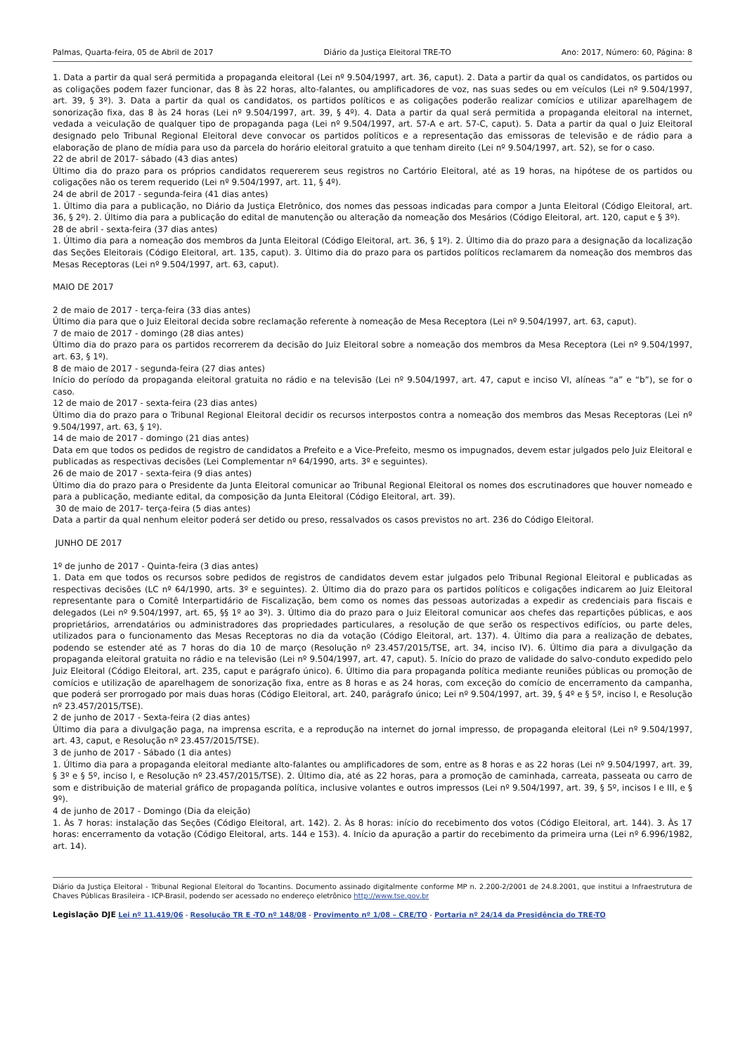Palmas, Quarta-feira, 05 de Abril de 2017 Diário da Justiça Eleitoral TRE-TO Ano: 2017, Número: 60, Página: 8
1. Data a partir da qual será permitida a propaganda eleitoral (Lei nº 9.504/1997, art. 36, caput). 2. Data a partir da qual os candidatos, os partidos ou as coligações podem fazer funcionar, das 8 às 22 horas, alto-falantes, ou amplificadores de voz, nas suas sedes ou em veículos (Lei nº 9.504/1997, art. 39, § 3º). 3. Data a partir da qual os candidatos, os partidos políticos e as coligações poderão realizar comícios e utilizar aparelhagem de sonorização fixa, das 8 às 24 horas (Lei nº 9.504/1997, art. 39, § 4º). 4. Data a partir da qual será permitida a propaganda eleitoral na internet, vedada a veiculação de qualquer tipo de propaganda paga (Lei nº 9.504/1997, art. 57-A e art. 57-C, caput). 5. Data a partir da qual o Juiz Eleitoral designado pelo Tribunal Regional Eleitoral deve convocar os partidos políticos e a representação das emissoras de televisão e de rádio para a elaboração de plano de mídia para uso da parcela do horário eleitoral gratuito a que tenham direito (Lei nº 9.504/1997, art. 52), se for o caso.
22 de abril de 2017- sábado (43 dias antes)
Último dia do prazo para os próprios candidatos requererem seus registros no Cartório Eleitoral, até as 19 horas, na hipótese de os partidos ou coligações não os terem requerido (Lei nº 9.504/1997, art. 11, § 4º).
24 de abril de 2017 - segunda-feira (41 dias antes)
1. Último dia para a publicação, no Diário da Justiça Eletrônico, dos nomes das pessoas indicadas para compor a Junta Eleitoral (Código Eleitoral, art. 36, § 2º). 2. Último dia para a publicação do edital de manutenção ou alteração da nomeação dos Mesários (Código Eleitoral, art. 120, caput e § 3º).
28 de abril - sexta-feira (37 dias antes)
1. Último dia para a nomeação dos membros da Junta Eleitoral (Código Eleitoral, art. 36, § 1º). 2. Último dia do prazo para a designação da localização das Seções Eleitorais (Código Eleitoral, art. 135, caput). 3. Último dia do prazo para os partidos políticos reclamarem da nomeação dos membros das Mesas Receptoras (Lei nº 9.504/1997, art. 63, caput).
MAIO DE 2017
2 de maio de 2017 - terça-feira (33 dias antes)
Último dia para que o Juiz Eleitoral decida sobre reclamação referente à nomeação de Mesa Receptora (Lei nº 9.504/1997, art. 63, caput).
7 de maio de 2017 - domingo (28 dias antes)
Último dia do prazo para os partidos recorrerem da decisão do Juiz Eleitoral sobre a nomeação dos membros da Mesa Receptora (Lei nº 9.504/1997, art. 63, § 1º).
8 de maio de 2017 - segunda-feira (27 dias antes)
Início do período da propaganda eleitoral gratuita no rádio e na televisão (Lei nº 9.504/1997, art. 47, caput e inciso VI, alíneas “a” e “b”), se for o caso.
12 de maio de 2017 - sexta-feira (23 dias antes)
Último dia do prazo para o Tribunal Regional Eleitoral decidir os recursos interpostos contra a nomeação dos membros das Mesas Receptoras (Lei nº 9.504/1997, art. 63, § 1º).
14 de maio de 2017 - domingo (21 dias antes)
Data em que todos os pedidos de registro de candidatos a Prefeito e a Vice-Prefeito, mesmo os impugnados, devem estar julgados pelo Juiz Eleitoral e publicadas as respectivas decisões (Lei Complementar nº 64/1990, arts. 3º e seguintes).
26 de maio de 2017 - sexta-feira (9 dias antes)
Último dia do prazo para o Presidente da Junta Eleitoral comunicar ao Tribunal Regional Eleitoral os nomes dos escrutinadores que houver nomeado e para a publicação, mediante edital, da composição da Junta Eleitoral (Código Eleitoral, art. 39).
30 de maio de 2017- terça-feira (5 dias antes)
Data a partir da qual nenhum eleitor poderá ser detido ou preso, ressalvados os casos previstos no art. 236 do Código Eleitoral.
JUNHO DE 2017
1º de junho de 2017 - Quinta-feira (3 dias antes)
1. Data em que todos os recursos sobre pedidos de registros de candidatos devem estar julgados pelo Tribunal Regional Eleitoral e publicadas as respectivas decisões (LC nº 64/1990, arts. 3º e seguintes). 2. Último dia do prazo para os partidos políticos e coligações indicarem ao Juiz Eleitoral representante para o Comitê Interpartidário de Fiscalização, bem como os nomes das pessoas autorizadas a expedir as credenciais para fiscais e delegados (Lei nº 9.504/1997, art. 65, §§ 1º ao 3º). 3. Último dia do prazo para o Juiz Eleitoral comunicar aos chefes das repartições públicas, e aos proprietários, arrendatários ou administradores das propriedades particulares, a resolução de que serão os respectivos edifícios, ou parte deles, utilizados para o funcionamento das Mesas Receptoras no dia da votação (Código Eleitoral, art. 137). 4. Último dia para a realização de debates, podendo se estender até as 7 horas do dia 10 de março (Resolução nº 23.457/2015/TSE, art. 34, inciso IV). 6. Último dia para a divulgação da propaganda eleitoral gratuita no rádio e na televisão (Lei nº 9.504/1997, art. 47, caput). 5. Início do prazo de validade do salvo-conduto expedido pelo Juiz Eleitoral (Código Eleitoral, art. 235, caput e parágrafo único). 6. Último dia para propaganda política mediante reuniões públicas ou promoção de comícios e utilização de aparelhagem de sonorização fixa, entre as 8 horas e as 24 horas, com exceção do comício de encerramento da campanha, que poderá ser prorrogado por mais duas horas (Código Eleitoral, art. 240, parágrafo único; Lei nº 9.504/1997, art. 39, § 4º e § 5º, inciso I, e Resolução nº 23.457/2015/TSE).
2 de junho de 2017 - Sexta-feira (2 dias antes)
Último dia para a divulgação paga, na imprensa escrita, e a reprodução na internet do jornal impresso, de propaganda eleitoral (Lei nº 9.504/1997, art. 43, caput, e Resolução nº 23.457/2015/TSE).
3 de junho de 2017 - Sábado (1 dia antes)
1. Último dia para a propaganda eleitoral mediante alto-falantes ou amplificadores de som, entre as 8 horas e as 22 horas (Lei nº 9.504/1997, art. 39, § 3º e § 5º, inciso I, e Resolução nº 23.457/2015/TSE). 2. Último dia, até as 22 horas, para a promoção de caminhada, carreata, passeata ou carro de som e distribuição de material gráfico de propaganda política, inclusive volantes e outros impressos (Lei nº 9.504/1997, art. 39, § 5º, incisos I e III, e § 9º).
4 de junho de 2017 - Domingo (Dia da eleição)
1. Às 7 horas: instalação das Seções (Código Eleitoral, art. 142). 2. Às 8 horas: início do recebimento dos votos (Código Eleitoral, art. 144). 3. Às 17 horas: encerramento da votação (Código Eleitoral, arts. 144 e 153). 4. Início da apuração a partir do recebimento da primeira urna (Lei nº 6.996/1982, art. 14).
Diário da Justiça Eleitoral - Tribunal Regional Eleitoral do Tocantins. Documento assinado digitalmente conforme MP n. 2.200-2/2001 de 24.8.2001, que institui a Infraestrutura de Chaves Públicas Brasileira - ICP-Brasil, podendo ser acessado no endereço eletrônico http://www.tse.gov.br
Legislação DJE Lei nº 11.419/06 - Resolução TR E -TO nº 148/08 - Provimento nº 1/08 – CRE/TO - Portaria nº 24/14 da Presidência do TRE-TO